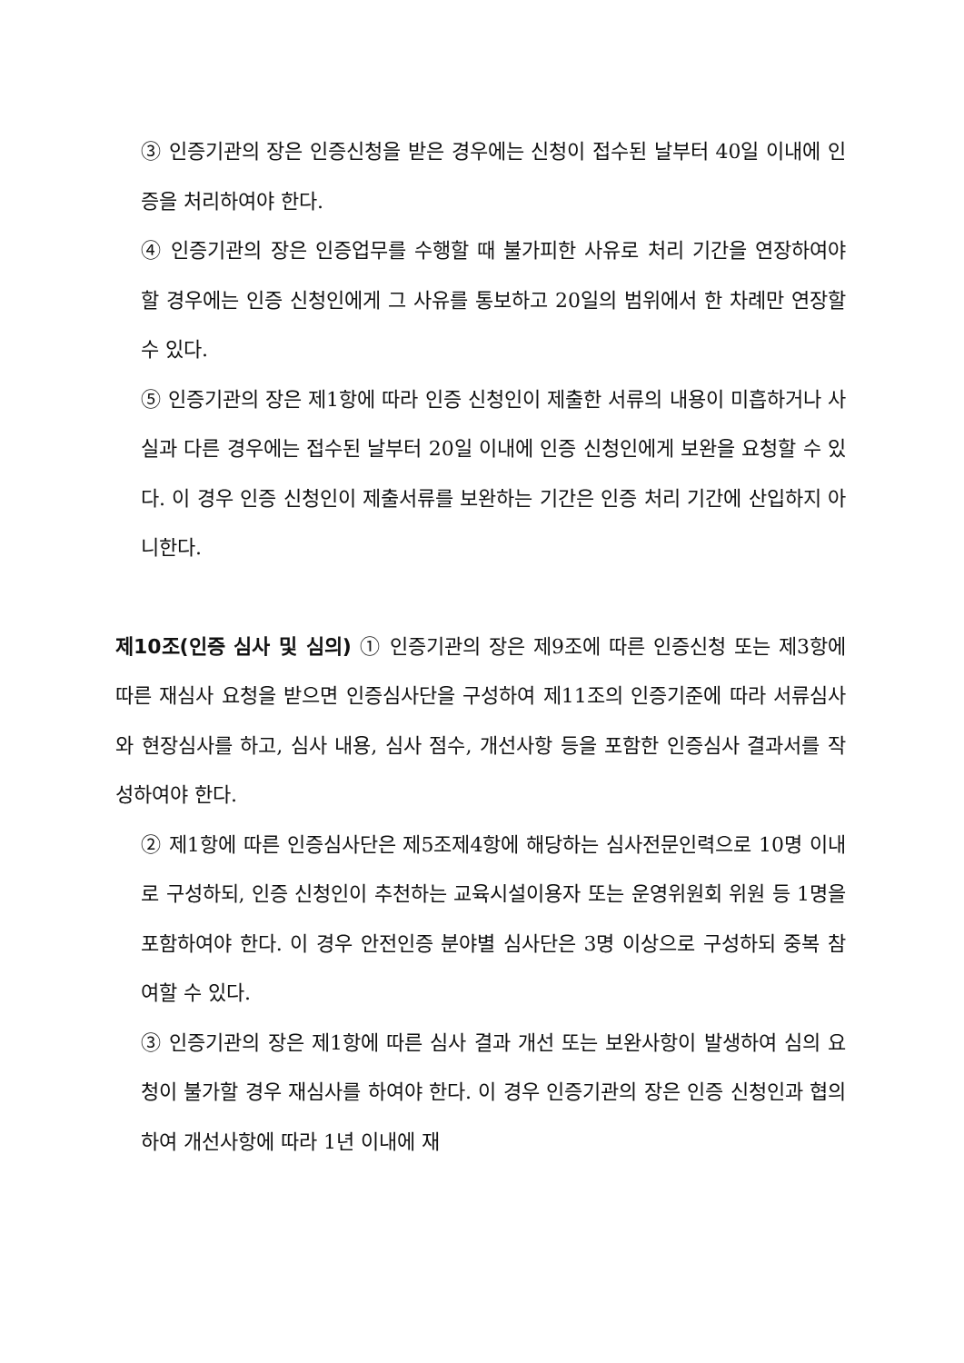③ 인증기관의 장은 인증신청을 받은 경우에는 신청이 접수된 날부터 40일 이내에 인증을 처리하여야 한다.
④ 인증기관의 장은 인증업무를 수행할 때 불가피한 사유로 처리 기간을 연장하여야 할 경우에는 인증 신청인에게 그 사유를 통보하고 20일의 범위에서 한 차례만 연장할 수 있다.
⑤ 인증기관의 장은 제1항에 따라 인증 신청인이 제출한 서류의 내용이 미흡하거나 사실과 다른 경우에는 접수된 날부터 20일 이내에 인증 신청인에게 보완을 요청할 수 있다. 이 경우 인증 신청인이 제출서류를 보완하는 기간은 인증 처리 기간에 산입하지 아니한다.
제10조(인증 심사 및 심의) ① 인증기관의 장은 제9조에 따른 인증신청 또는 제3항에 따른 재심사 요청을 받으면 인증심사단을 구성하여 제11조의 인증기준에 따라 서류심사와 현장심사를 하고, 심사 내용, 심사 점수, 개선사항 등을 포함한 인증심사 결과서를 작성하여야 한다.
② 제1항에 따른 인증심사단은 제5조제4항에 해당하는 심사전문인력으로 10명 이내로 구성하되, 인증 신청인이 추천하는 교육시설이용자 또는 운영위원회 위원 등 1명을 포함하여야 한다. 이 경우 안전인증 분야별 심사단은 3명 이상으로 구성하되 중복 참여할 수 있다.
③ 인증기관의 장은 제1항에 따른 심사 결과 개선 또는 보완사항이 발생하여 심의 요청이 불가할 경우 재심사를 하여야 한다. 이 경우 인증기관의 장은 인증 신청인과 협의하여 개선사항에 따라 1년 이내에 재